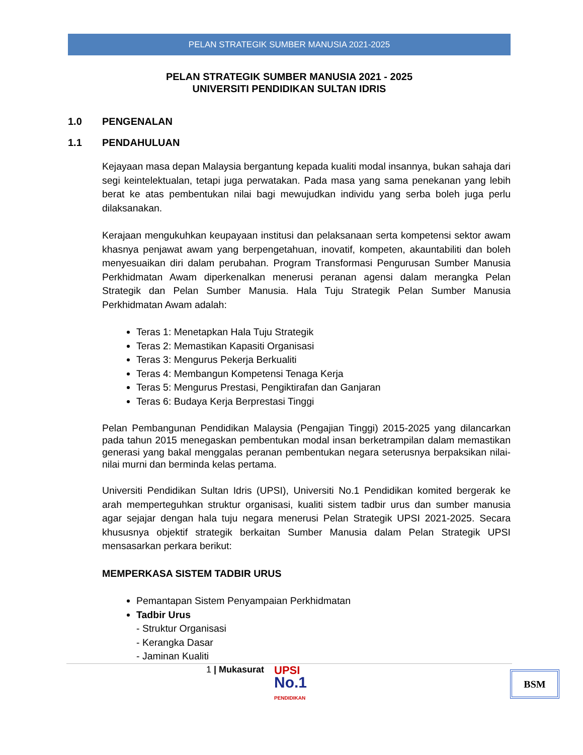PELAN STRATEGIK SUMBER MANUSIA 2021-2025
PELAN STRATEGIK SUMBER MANUSIA 2021 - 2025
UNIVERSITI PENDIDIKAN SULTAN IDRIS
1.0 PENGENALAN
1.1 PENDAHULUAN
Kejayaan masa depan Malaysia bergantung kepada kualiti modal insannya, bukan sahaja dari segi keintelektualan, tetapi juga perwatakan. Pada masa yang sama penekanan yang lebih berat ke atas pembentukan nilai bagi mewujudkan individu yang serba boleh juga perlu dilaksanakan.
Kerajaan mengukuhkan keupayaan institusi dan pelaksanaan serta kompetensi sektor awam khasnya penjawat awam yang berpengetahuan, inovatif, kompeten, akauntabiliti dan boleh menyesuaikan diri dalam perubahan. Program Transformasi Pengurusan Sumber Manusia Perkhidmatan Awam diperkenalkan menerusi peranan agensi dalam merangka Pelan Strategik dan Pelan Sumber Manusia. Hala Tuju Strategik Pelan Sumber Manusia Perkhidmatan Awam adalah:
Teras 1: Menetapkan Hala Tuju Strategik
Teras 2: Memastikan Kapasiti Organisasi
Teras 3: Mengurus Pekerja Berkualiti
Teras 4: Membangun Kompetensi Tenaga Kerja
Teras 5: Mengurus Prestasi, Pengiktirafan dan Ganjaran
Teras 6: Budaya Kerja Berprestasi Tinggi
Pelan Pembangunan Pendidikan Malaysia (Pengajian Tinggi) 2015-2025 yang dilancarkan pada tahun 2015 menegaskan pembentukan modal insan berketrampilan dalam memastikan generasi yang bakal menggalas peranan pembentukan negara seterusnya berpaksikan nilai-nilai murni dan berminda kelas pertama.
Universiti Pendidikan Sultan Idris (UPSI), Universiti No.1 Pendidikan komited bergerak ke arah memperteguhkan struktur organisasi, kualiti sistem tadbir urus dan sumber manusia agar sejajar dengan hala tuju negara menerusi Pelan Strategik UPSI 2021-2025. Secara khususnya objektif strategik berkaitan Sumber Manusia dalam Pelan Strategik UPSI mensasarkan perkara berikut:
MEMPERKASA SISTEM TADBIR URUS
Pemantapan Sistem Penyampaian Perkhidmatan
Tadbir Urus
- Struktur Organisasi
- Kerangka Dasar
- Jaminan Kualiti
1 | Mukasurat
UPSI
No.1
PENDIDIKAN
BSM